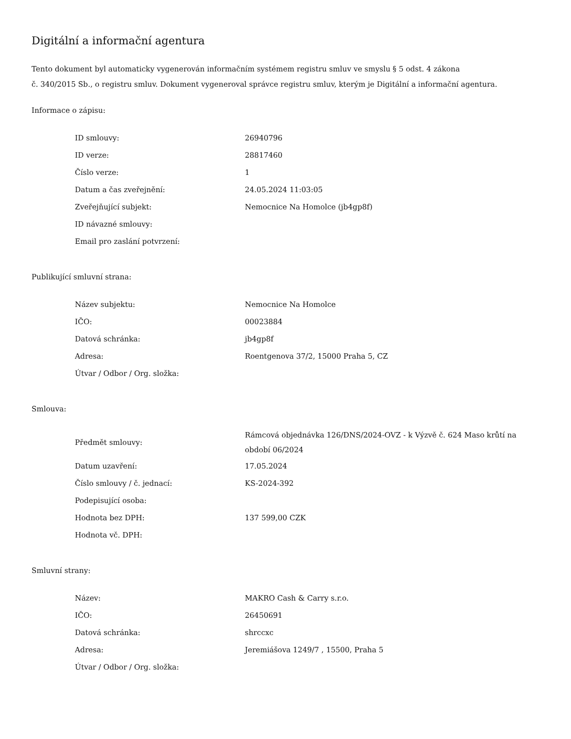Digitální a informační agentura
Tento dokument byl automaticky vygenerován informačním systémem registru smluv ve smyslu § 5 odst. 4 zákona
č. 340/2015 Sb., o registru smluv. Dokument vygeneroval správce registru smluv, kterým je Digitální a informační agentura.
Informace o zápisu:
| ID smlouvy: | 26940796 |
| ID verze: | 28817460 |
| Číslo verze: | 1 |
| Datum a čas zveřejnění: | 24.05.2024 11:03:05 |
| Zveřejňující subjekt: | Nemocnice Na Homolce (jb4gp8f) |
| ID návazné smlouvy: | |
| Email pro zaslání potvrzení: | |
Publikující smluvní strana:
| Název subjektu: | Nemocnice Na Homolce |
| IČO: | 00023884 |
| Datová schránka: | jb4gp8f |
| Adresa: | Roentgenova 37/2, 15000 Praha 5, CZ |
| Útvar / Odbor / Org. složka: | |
Smlouva:
| Předmět smlouvy: | Rámcová objednávka 126/DNS/2024-OVZ - k Výzvě č. 624 Maso krůtí na období 06/2024 |
| Datum uzavření: | 17.05.2024 |
| Číslo smlouvy / č. jednací: | KS-2024-392 |
| Podepisující osoba: | |
| Hodnota bez DPH: | 137 599,00 CZK |
| Hodnota vč. DPH: | |
Smluvní strany:
| Název: | MAKRO Cash & Carry s.r.o. |
| IČO: | 26450691 |
| Datová schránka: | shrccxc |
| Adresa: | Jeremiášova 1249/7 , 15500, Praha 5 |
| Útvar / Odbor / Org. složka: | |